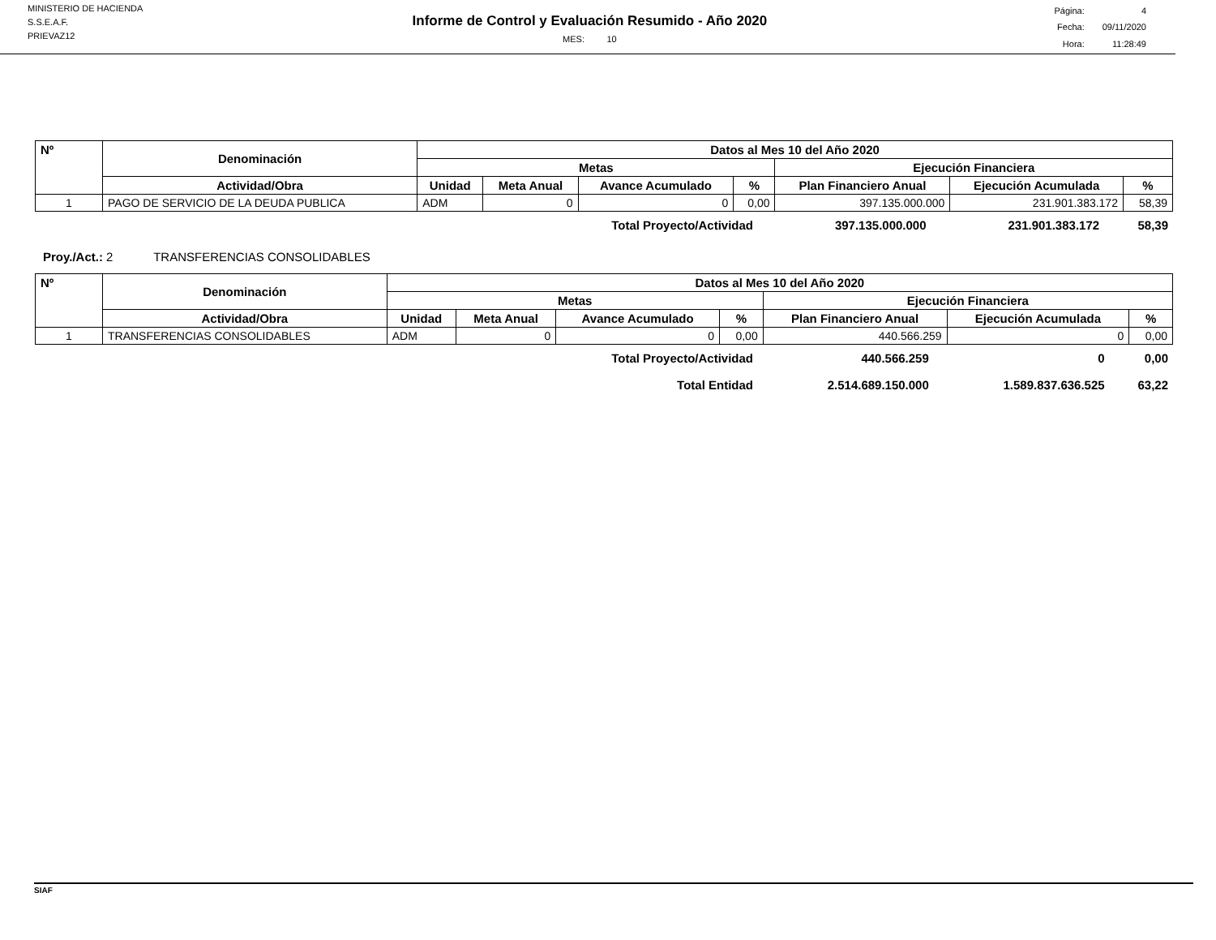MINISTERIO DE HACIENDA
S.S.E.A.F.
PRIEVAZ12
Informe de Control y Evaluación Resumido - Año 2020
MES: 10
| Página: | 4 |
| Fecha: | 09/11/2020 |
| Hora: | 11:28:49 |
| Nº | Denominación | Datos al Mes 10 del Año 2020 | | | | | | |
| --- | --- | --- | --- | --- | --- | --- | --- | --- |
| | | Metas | | | | Ejecución Financiera | | |
| | Actividad/Obra | Unidad | Meta Anual | Avance Acumulado | % | Plan Financiero Anual | Ejecución Acumulada | % |
| 1 | PAGO DE SERVICIO DE LA DEUDA PUBLICA | ADM | 0 | 0 | 0,00 | 397.135.000.000 | 231.901.383.172 | 58,39 |
| Total Proyecto/Actividad | 397.135.000.000 | 231.901.383.172 | 58,39 |
Proy./Act.: 2 TRANSFERENCIAS CONSOLIDABLES
| Nº | Denominación | Datos al Mes 10 del Año 2020 | | | | | | |
| --- | --- | --- | --- | --- | --- | --- | --- | --- |
| | | Metas | | | | Ejecución Financiera | | |
| | Actividad/Obra | Unidad | Meta Anual | Avance Acumulado | % | Plan Financiero Anual | Ejecución Acumulada | % |
| 1 | TRANSFERENCIAS CONSOLIDABLES | ADM | 0 | 0 | 0,00 | 440.566.259 | 0 | 0,00 |
| Total Proyecto/Actividad | 440.566.259 | 0 | 0,00 |
| Total Entidad | 2.514.689.150.000 | 1.589.837.636.525 | 63,22 |
SIAF